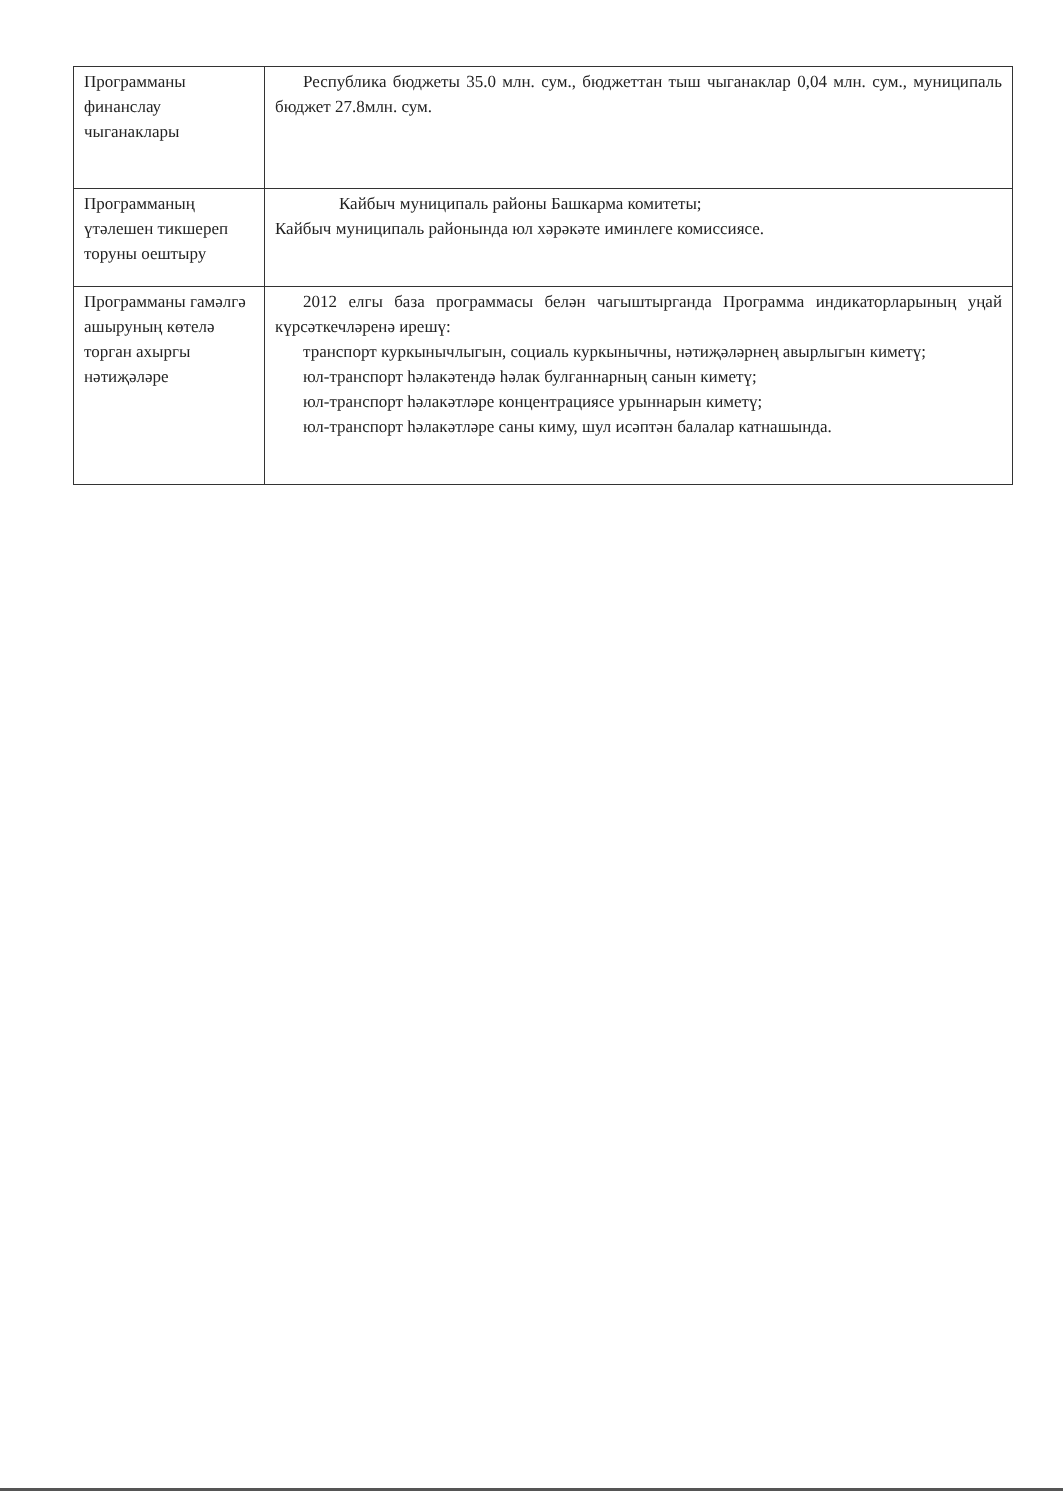| Программаны финанслау чыганаклары | Республика бюджеты 35.0 млн. сум., бюджеттан тыш чыганаклар 0,04 млн. сум., муниципаль бюджет 27.8млн. сум. |
| Программаның үтәлешен тикшереп торуны оештыру | Кайбыч муниципаль районы Башкарма комитеты; Кайбыч муниципаль районында юл хәрәкәте иминлеге комиссиясе. |
| Программаны гамәлгә ашыруның көтелә торган ахыргы нәтиҗәләре | 2012 елгы база программасы белән чагыштырганда Программа индикаторларының уңай күрсәткечләренә ирешү: транспорт куркынычлыгын, социаль куркынычны, нәтиҗәләрнең авырлыгын киметү; юл-транспорт һәлакәтендә һәлак булганнарның санын киметү; юл-транспорт һәлакәтләре концентрациясе урыннарын киметү; юл-транспорт һәлакәтләре саны киму, шул исәптән балалар катнашында. |